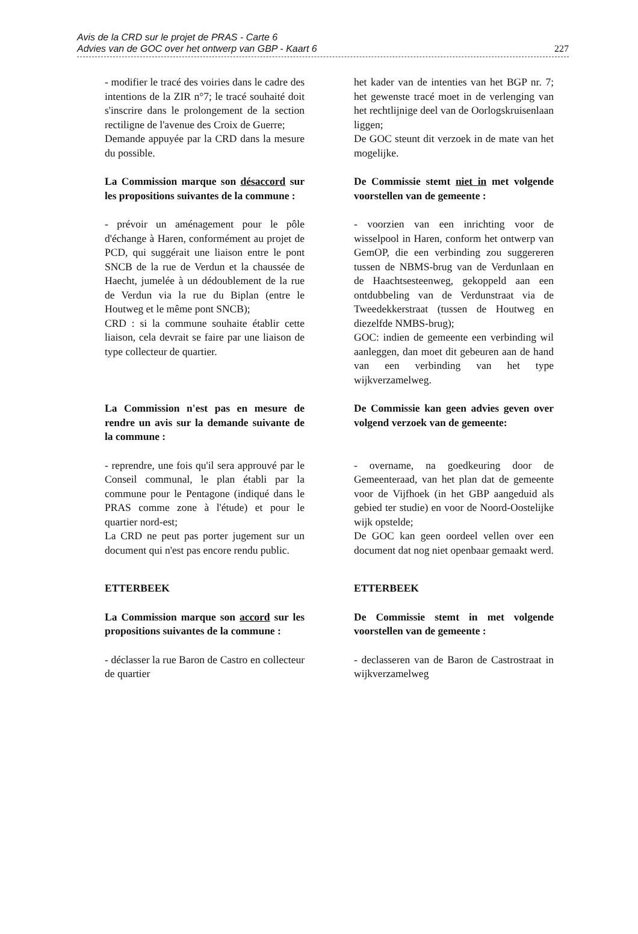Avis de la CRD sur le projet de PRAS - Carte 6
Advies van de GOC over het ontwerp van GBP - Kaart 6
227
- modifier le tracé des voiries dans le cadre des intentions de la ZIR n°7; le tracé souhaité doit s'inscrire dans le prolongement de la section rectiligne de l'avenue des Croix de Guerre;
Demande appuyée par la CRD dans la mesure du possible.
het kader van de intenties van het BGP nr. 7; het gewenste tracé moet in de verlenging van het rechtlijnige deel van de Oorlogskruisenlaan liggen;
De GOC steunt dit verzoek in de mate van het mogelijke.
La Commission marque son désaccord sur les propositions suivantes de la commune :
De Commissie stemt niet in met volgende voorstellen van de gemeente :
- prévoir un aménagement pour le pôle d'échange à Haren, conformément au projet de PCD, qui suggérait une liaison entre le pont SNCB de la rue de Verdun et la chaussée de Haecht, jumelée à un dédoublement de la rue de Verdun via la rue du Biplan (entre le Houtweg et le même pont SNCB);
CRD : si la commune souhaite établir cette liaison, cela devrait se faire par une liaison de type collecteur de quartier.
- voorzien van een inrichting voor de wisselpool in Haren, conform het ontwerp van GemOP, die een verbinding zou suggereren tussen de NBMS-brug van de Verdunlaan en de Haachtsesteenweg, gekoppeld aan een ontdubbeling van de Verdunstraat via de Tweedekkerstraat (tussen de Houtweg en diezelfde NMBS-brug);
GOC: indien de gemeente een verbinding wil aanleggen, dan moet dit gebeuren aan de hand van een verbinding van het type wijkverzamelweg.
La Commission n'est pas en mesure de rendre un avis sur la demande suivante de la commune :
De Commissie kan geen advies geven over volgend verzoek van de gemeente:
- reprendre, une fois qu'il sera approuvé par le Conseil communal, le plan établi par la commune pour le Pentagone (indiqué dans le PRAS comme zone à l'étude) et pour le quartier nord-est;
La CRD ne peut pas porter jugement sur un document qui n'est pas encore rendu public.
- overname, na goedkeuring door de Gemeenteraad, van het plan dat de gemeente voor de Vijfhoek (in het GBP aangeduid als gebied ter studie) en voor de Noord-Oostelijke wijk opstelde;
De GOC kan geen oordeel vellen over een document dat nog niet openbaar gemaakt werd.
ETTERBEEK ETTERBEEK
La Commission marque son accord sur les propositions suivantes de la commune :
De Commissie stemt in met volgende voorstellen van de gemeente :
- déclasser la rue Baron de Castro en collecteur de quartier
- declasseren van de Baron de Castrostraat in wijkverzamelweg